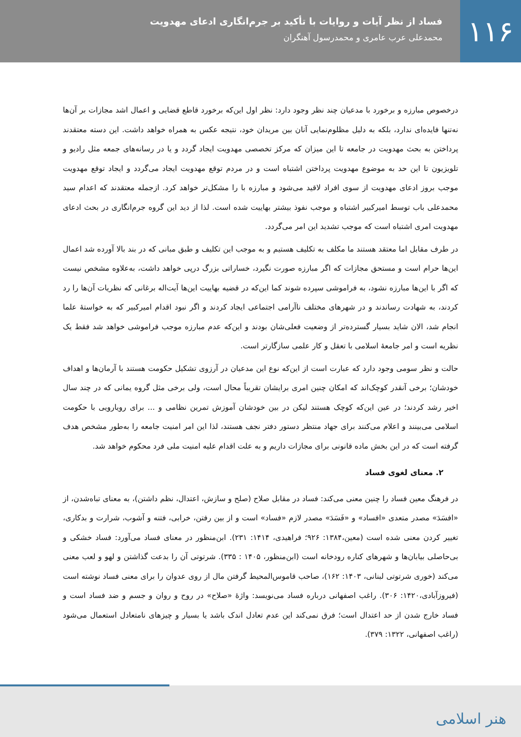۱۱۶
فساد از نظر آیات و روایات با تأکید بر جرم‌انگاری ادعای مهدویت
محمدعلی عرب عامری و محمدرسول آهنگران
درخصوص مبارزه و برخورد با مدعیان چند نظر وجود دارد: نظر اول این‌که برخورد قاطع قضایی و اعمال اشد مجازات بر آن‌ها نه‌تنها فایده‌ای ندارد، بلکه به دلیل مظلوم‌نمایی آنان بین مریدان خود، نتیجه عکس به همراه خواهد داشت. این دسته معتقدند پرداختن به بحث مهدویت در جامعه تا این میزان که مرکز تخصصی مهدویت ایجاد گردد و یا در رسانه‌های جمعه مثل رادیو و تلویزیون تا این حد به موضوع مهدویت پرداختن اشتباه است و در مردم توقع مهدویت ایجاد می‌گردد و ایجاد توقع مهدویت موجب بروز ادعای مهدویت از سوی افراد لاقید می‌شود و مبارزه با را مشکل‌تر خواهد کرد. ازجمله معتقدند که اعدام سید محمدعلی باب توسط امیرکبیر اشتباه و موجب نفوذ بیشتر بهاییت شده است. لذا از دید این گروه جرم‌انگاری در بحث ادعای مهدویت امری اشتباه است که موجب تشدید این امر می‌گردد.
در طرف مقابل اما معتقد هستند ما مکلف به تکلیف هستیم و به موجب این تکلیف و طبق مبانی که در بند بالا آورده شد اعمال این‌ها حرام است و مستحق مجازات که اگر مبارزه صورت نگیرد، خساراتی بزرگ درپی خواهد داشت، به‌علاوه مشخص نیست که اگر با این‌ها مبارزه نشود، به فراموشی سپرده شوند کما این‌که در قضیه بهاییت این‌ها آیت‌اله برغانی که نظریات آن‌ها را رد کردند، به شهادت رساندند و در شهرهای مختلف ناآرامی اجتماعی ایجاد کردند و اگر نبود اقدام امیرکبیر که به خواستهٔ علما انجام شد، الان شاید بسیار گسترده‌تر از وضعیت فعلی‌شان بودند و این‌که عدم مبارزه موجب فراموشی خواهد شد فقط یک نظریه است و امر جامعهٔ اسلامی با تعقل و کار علمی سازگارتر است.
حالت و نظر سومی وجود دارد که عبارت است از این‌که نوع این مدعیان در آرزوی تشکیل حکومت هستند با آرمان‌ها و اهداف خودشان؛ برخی آنقدر کوچک‌اند که امکان چنین امری برایشان تقریباً محال است، ولی برخی مثل گروه یمانی که در چند سال اخیر رشد کردند؛ در عین این‌که کوچک هستند لیکن در بین خودشان آموزش تمرین نظامی و ... برای رویارویی با حکومت اسلامی می‌بینند و اعلام می‌کنند برای جهاد منتظر دستور دفتر نجف هستند، لذا این امر امنیت جامعه را به‌طور مشخص هدف گرفته است که در این بخش ماده قانونی برای مجازات داریم و به علت اقدام علیه امنیت ملی فرد محکوم خواهد شد.
۲. معنای لغوی فساد
در فرهنگ معین فساد را چنین معنی می‌کند: فساد در مقابل صلاح (صلح و سازش، اعتدال، نظم داشتن)، به معنای تباه‌شدن، از «افسَدَ» مصدر متعدی «افساد» و «فَسَدَ» مصدر لازم «فساد» است و از بین رفتن، خرابی، فتنه و آشوب، شرارت و بدکاری، تغییر کردن معنی شده است (معین،۱۳۸۴: ۹۲۶؛ فراهیدی، ۱۴۱۴: ۲۳۱). ابن‌منظور در معنای فساد می‌آورد: فساد خشکی و بی‌حاصلی بیابان‌ها و شهرهای کناره رودخانه است (ابن‌منظور، ۱۴۰۵ : ۳۳۵). شرتوتی آن را بدعت گذاشتن و لهو و لعب معنی می‌کند (خوری شرتوتی لبنانی، ۱۴۰۳: ۱۶۲)، صاحب قاموس‌المحیط گرفتن مال از روی عدوان را برای معنی فساد نوشته است (فیروزآبادی،۱۴۲۰: ۳۰۶). راغب اصفهانی درباره فساد می‌نویسد: واژهٔ «صلاح» در روح و روان و جسم و ضد فساد است و فساد خارج شدن از حد اعتدال است؛ فرق نمی‌کند این عدم تعادل اندک باشد یا بسیار و چیزهای نامتعادل استعمال می‌شود (راغب اصفهانی، ۱۳۲۲: ۳۷۹).
هنر اسلامی